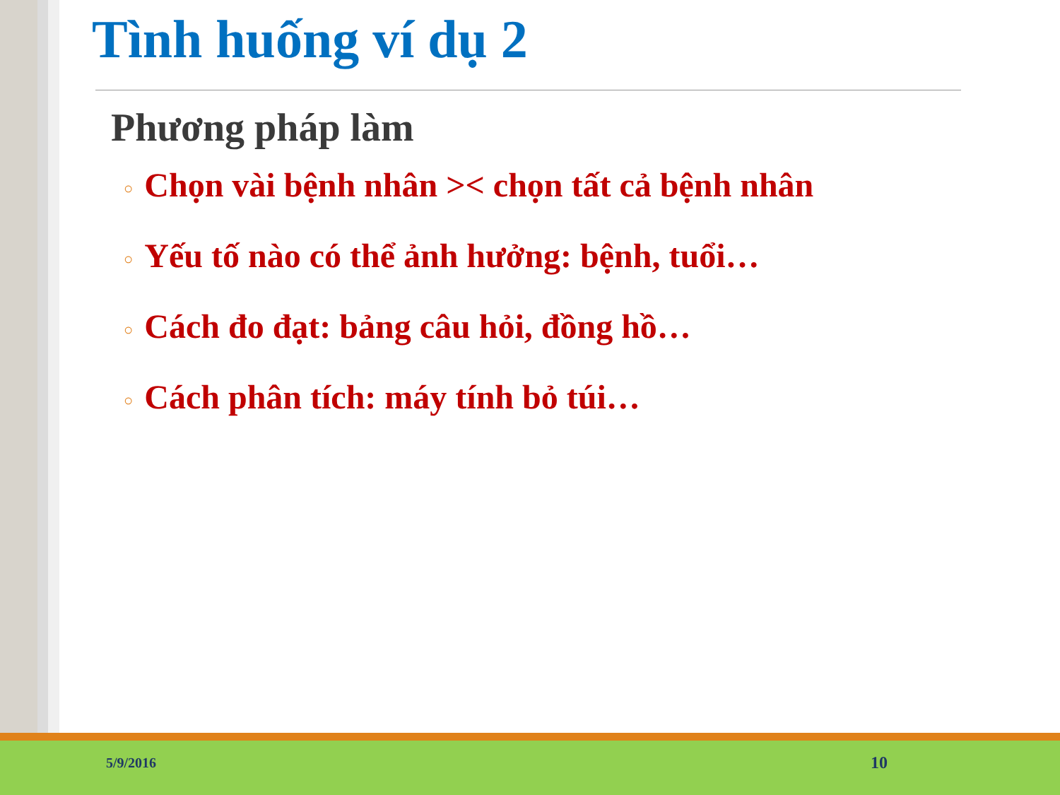Tình huống ví dụ 2
Phương pháp làm
○ Chọn vài bệnh nhân >< chọn tất cả bệnh nhân
○ Yếu tố nào có thể ảnh hưởng: bệnh, tuổi…
○ Cách đo đạt: bảng câu hỏi, đồng hồ…
○ Cách phân tích: máy tính bỏ túi…
5/9/2016 10